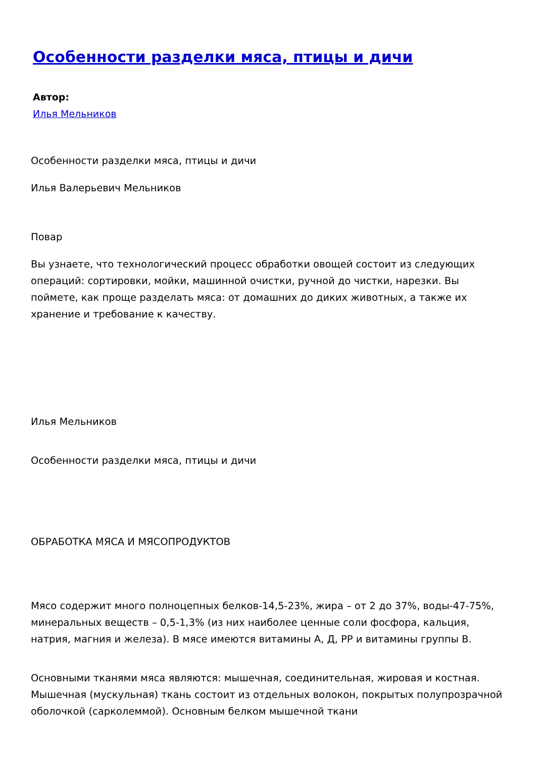Особенности разделки мяса, птицы и дичи
Автор:
Илья Мельников
Особенности разделки мяса, птицы и дичи
Илья Валерьевич Мельников
Повар
Вы узнаете, что технологический процесс обработки овощей состоит из следующих операций: сортировки, мойки, машинной очистки, ручной до чистки, нарезки. Вы поймете, как проще разделать мяса: от домашних до диких животных, а также их хранение и требование к качеству.
Илья Мельников
Особенности разделки мяса, птицы и дичи
ОБРАБОТКА МЯСА И МЯСОПРОДУКТОВ
Мясо содержит много полноцепных белков-14,5-23%, жира – от 2 до 37%, воды-47-75%, минеральных веществ – 0,5-1,3% (из них наиболее ценные соли фосфора, кальция, натрия, магния и железа). В мясе имеются витамины А, Д, РР и витамины группы В.
Основными тканями мяса являются: мышечная, соединительная, жировая и костная. Мышечная (мускульная) ткань состоит из отдельных волокон, покрытых полупрозрачной оболочкой (сарколеммой). Основным белком мышечной ткани